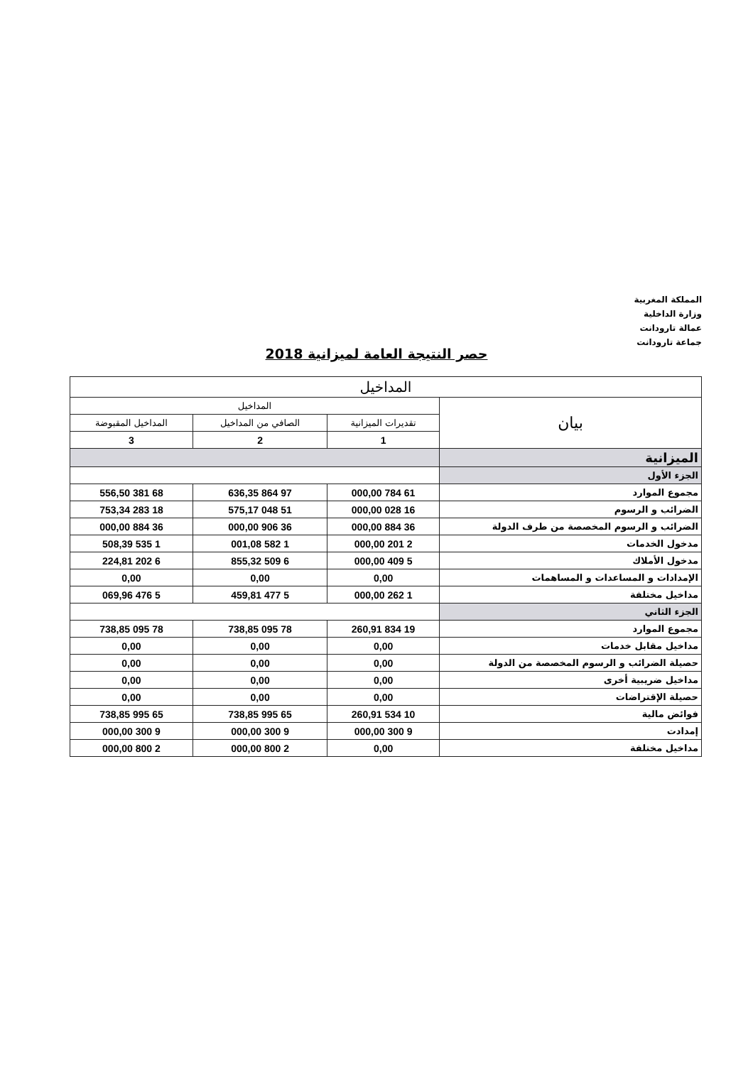المملكة المغربية
وزارة الداخلية
عمالة تارودانت
جماعة تارودانت
حصر النتيجة العامة لميزانية 2018
| المداخيل | | | |
| --- | --- | --- | --- |
| بيان | المداخيل | | |
| | تقديرات الميزانية | الصافي من المداخيل | المداخيل المقبوضة |
| | 1 | 2 | 3 |
| الميزانية | | | |
| الجزء الأول | | | |
| مجموع الموارد | 61 784 000,00 | 97 864 636,35 | 68 381 556,50 |
| الضرائب و الرسوم | 16 028 000,00 | 51 048 575,17 | 18 283 753,34 |
| الضرائب و الرسوم المخصصة من طرف الدولة | 36 884 000,00 | 36 906 000,00 | 36 884 000,00 |
| مدخول الخدمات | 2 201 000,00 | 1 582 001,08 | 1 535 508,39 |
| مدخول الأملاك | 5 409 000,00 | 6 509 855,32 | 6 202 224,81 |
| الإمدادات و المساعدات و المساهمات | 0,00 | 0,00 | 0,00 |
| مداخيل مختلفة | 1 262 000,00 | 5 477 459,81 | 5 476 069,96 |
| الجزء الثاني | | | |
| مجموع الموارد | 19 834 260,91 | 78 095 738,85 | 78 095 738,85 |
| مداخيل مقابل خدمات | 0,00 | 0,00 | 0,00 |
| حصيلة الضرائب و الرسوم المخصصة من الدولة | 0,00 | 0,00 | 0,00 |
| مداخيل ضريبية أخرى | 0,00 | 0,00 | 0,00 |
| حصيلة الإقتراضات | 0,00 | 0,00 | 0,00 |
| فوائض مالية | 10 534 260,91 | 65 995 738,85 | 65 995 738,85 |
| إمدادت | 9 300 000,00 | 9 300 000,00 | 9 300 000,00 |
| مداخيل مختلفة | 0,00 | 2 800 000,00 | 2 800 000,00 |